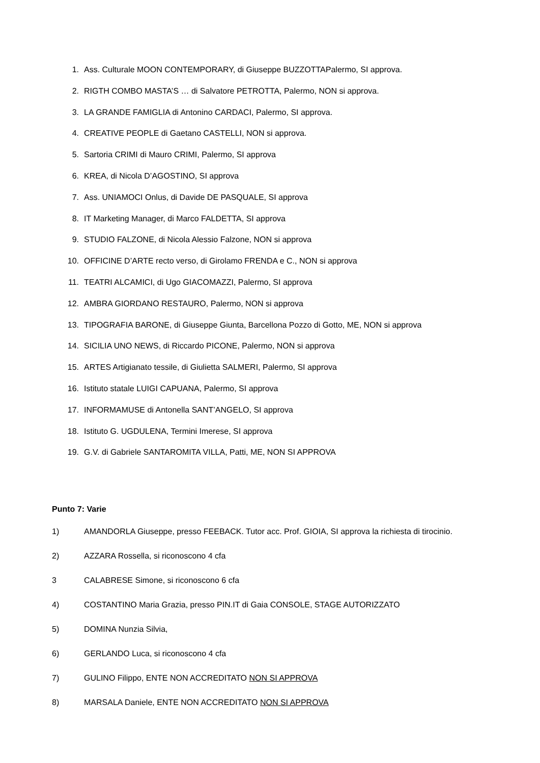1. Ass. Culturale MOON CONTEMPORARY, di Giuseppe BUZZOTTAPalermo, SI approva.
2. RIGTH COMBO MASTA’S … di Salvatore PETROTTA, Palermo, NON si approva.
3. LA GRANDE FAMIGLIA di Antonino CARDACI, Palermo, SI approva.
4. CREATIVE PEOPLE di Gaetano CASTELLI, NON si approva.
5. Sartoria CRIMI di Mauro CRIMI, Palermo, SI approva
6. KREA, di Nicola D’AGOSTINO, SI approva
7. Ass. UNIAMOCI Onlus, di Davide DE PASQUALE, SI approva
8. IT Marketing Manager, di Marco FALDETTA, SI approva
9. STUDIO FALZONE, di Nicola Alessio Falzone, NON si approva
10. OFFICINE D’ARTE recto verso, di Girolamo FRENDA e C., NON si approva
11. TEATRI ALCAMICI, di Ugo GIACOMAZZI, Palermo, SI approva
12. AMBRA GIORDANO RESTAURO, Palermo, NON si approva
13. TIPOGRAFIA BARONE, di Giuseppe Giunta, Barcellona Pozzo di Gotto, ME, NON si approva
14. SICILIA UNO NEWS, di Riccardo PICONE, Palermo, NON si approva
15. ARTES Artigianato tessile, di Giulietta SALMERI, Palermo, SI approva
16. Istituto statale LUIGI CAPUANA, Palermo, SI approva
17. INFORMAMUSE di Antonella SANT’ANGELO, SI approva
18. Istituto G. UGDULENA, Termini Imerese, SI approva
19. G.V. di Gabriele SANTAROMITA VILLA, Patti, ME, NON SI APPROVA
Punto 7: Varie
1) AMANDORLA Giuseppe, presso FEEBACK. Tutor acc. Prof. GIOIA, SI approva la richiesta di tirocinio.
2) AZZARA Rossella, si riconoscono 4 cfa
3 CALABRESE Simone, si riconoscono 6 cfa
4) COSTANTINO Maria Grazia, presso PIN.IT di Gaia CONSOLE, STAGE AUTORIZZATO
5) DOMINA Nunzia Silvia,
6) GERLANDO Luca, si riconoscono 4 cfa
7) GULINO Filippo, ENTE NON ACCREDITATO NON SI APPROVA
8) MARSALA Daniele, ENTE NON ACCREDITATO NON SI APPROVA